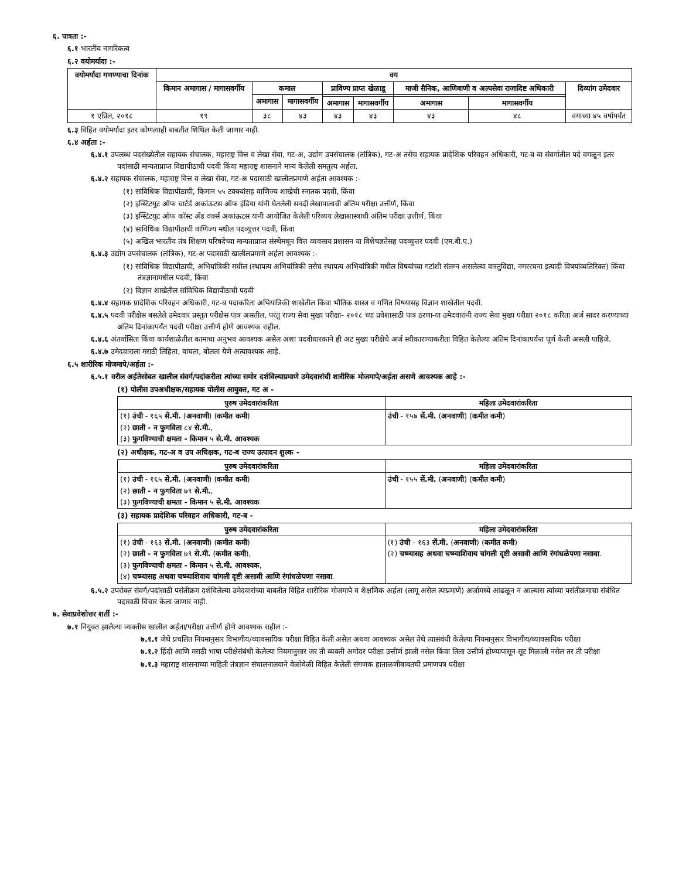६. पात्रता :-
६.१ भारतीय नागरिकत्व
६.२ वयोमर्यादा :-
| वयोमर्यादा गणण्याचा दिनांक | वय | | | | | | | |
| --- | --- | --- | --- | --- | --- | --- | --- | --- |
| | किमान अमागास / मागासवर्गीय | कमाल | | प्राविण्य प्राप्त खेळाडू | | माजी सैनिक, आणिबाणी व अल्पसेवा राजादिष्ट अधिकारी | | दिव्यांग उमेदवार |
| | | अमागास | मागासवर्गीय | | | | | |
| | | | | अमागास | मागासवर्गीय | अमागास | मागासवर्गीय | |
| १ एप्रिल, २०१८ | १९ | ३८ | ४३ | ४३ | ४३ | ४३ | ४८ | वयाच्या ४५ वर्षापर्यंत |
६.३ विहित वयोमर्यादा इतर कोणत्याही बाबतीत शिथिल केली जाणार नाही.
६.४ अर्हता :-
६.४.१ उपलब्ध पदसंख्येतील सहायक संचालक, महाराष्ट्र वित्त व लेखा सेवा, गट-अ, उद्योग उपसंचालक (तांत्रिक), गट-अ तसेच सहायक प्रादेशिक परिवहन अधिकारी, गट-ब या संवर्गातील पदे वगळून इतर पदांसाठी मान्यताप्राप्त विद्यापीठाची पदवी किंवा महाराष्ट्र शासनाने मान्य केलेली समतुल्य अर्हता.
६.४.२ सहायक संचालक, महाराष्ट्र वित्त व लेखा सेवा, गट-अ पदासाठी खालीलप्रमाणे अर्हता आवश्यक :-
(१) सांविधिक विद्यापीठाची, किमान ५५ टक्क्यांसह वाणिज्य शाखेची स्नातक पदवी, किंवा
(२) इन्स्टिटयुट ऑफ चार्टर्ड अकांऊटस ऑफ इंडिया यांनी घेतलेली सनदी लेखापालाची अंतिम परीक्षा उत्तीर्ण, किंवा
(३) इन्स्टिटयुट ऑफ कॉस्ट अँड वर्क्स अकांऊटस यांनी आयोजित केलेली परिव्यय लेखाशास्त्राची अंतिम परीक्षा उत्तीर्ण, किंवा
(४) सांविधिक विद्यापीठाची वाणिज्य मधील पदव्युत्तर पदवी, किंवा
(५) अखिल भारतीय तंत्र शिक्षण परिषदेच्या मान्यताप्राप्त संस्थेमधून वित्त व्यवसाय प्रशासन या विशेषज्ञतेसह पदव्युत्तर पदवी (एम.बी.ए.)
६.४.३ उद्योग उपसंचालक (तांत्रिक), गट-अ पदासाठी खालीलप्रमाणे अर्हता आवश्यक :-
(१) सांविधिक विद्यापीठाची, अभियांत्रिकी मधील (स्थापत्य अभियांत्रिकी तसेच स्थापत्य अभियांत्रिकी मधील विषयांच्या गटांशी संलग्न असलेल्या वास्तुविद्या, नगररचना इत्यादी विषयांव्यतिरिक्त) किंवा तंत्रज्ञानामधील पदवी, किंवा
(२) विज्ञान शाखेतील सांविधिक विद्यापीठाची पदवी
६.४.४ सहायक प्रादेशिक परिवहन अधिकारी, गट-ब पदाकरिता अभियांत्रिकी शाखेतील किंवा भौतिक शास्त्र व गणित विषयासह विज्ञान शाखेतील पदवी.
६.४.५ पदवी परीक्षेस बसलेले उमेदवार प्रस्तुत परीक्षेस पात्र असतील, परंतु राज्य सेवा मुख्य परीक्षा- २०१८ च्या प्रवेशासाठी पात्र ठरणा-या उमेदवारांनी राज्य सेवा मुख्य परीक्षा २०१८ करिता अर्ज सादर करण्याच्या अंतिम दिनांकापर्यंत पदवी परीक्षा उत्तीर्ण होणे आवश्यक राहील.
६.४.६ अंतर्वासिता किंवा कार्यशाळेतील कामाचा अनुभव आवश्यक असेल अशा पदवीधारकाने ही अट मुख्य परीक्षेचे अर्ज स्वीकारण्याकरीता विहित केलेल्या अंतिम दिनांकापर्यन्त पूर्ण केली असली पाहिजे.
६.४.७ उमेदवाराला मराठी लिहिता, वाचता, बोलता येणे अत्यावश्यक आहे.
६.५ शारीरिक मोजमापे/अर्हता :-
६.५.१ वरील अर्हतेसोबत खालील संवर्ग/पदांकरीता त्यांच्या समोर दर्शविल्याप्रमाणे उमेदवारांची शारीरिक मोजमापे/अर्हता असणे आवश्यक आहे :-
(१) पोलीस उपअधीक्षक/सहायक पोलीस आयुक्त, गट अ -
| पुरुष उमेदवारांकरिता | महिला उमेदवारांकरिता |
| --- | --- |
| (१) उंची - १६५ सें.मी. ( अनवाणी ) ( कमीत कमी ) (२) छाती - न फुगविता ८४ से.मी. , (३) फुगविण्याची क्षमता - किमान ५ से.मी. आवश्यक | उंची - १५७ सें.मी. ( अनवाणी ) ( कमीत कमी ) |
(२) अधीक्षक, गट-अ व उप अधिक्षक, गट-ब राज्य उत्पादन शुल्क -
| पुरुष उमेदवारांकरिता | महिला उमेदवारांकरिता |
| --- | --- |
| (१) उंची - १६५ सें.मी. ( अनवाणी ) ( कमीत कमी ) (२) छाती - न फुगविता ७९ से.मी. , (३) फुगविण्याची क्षमता - किमान ५ से.मी. आवश्यक | उंची - १५५ सें.मी. ( अनवाणी ) ( कमीत कमी ) |
(३) सहायक प्रादेशिक परिवहन अधिकारी, गट-ब -
| पुरुष उमेदवारांकरिता | महिला उमेदवारांकरिता |
| --- | --- |
| (१) उंची - १६३ सें.मी. ( अनवाणी ) ( कमीत कमी ) (२) छाती - न फुगविता ७९ से.मी. ( कमीत कमी ), (३) फुगविण्याची क्षमता - किमान ५ से.मी. आवश्यक , (४) चष्म्यासह अथवा चष्म्याशिवाय चांगली दृष्टी असावी आणि रंगांधळेपणा नसावा . | (१) उंची - १६३ सें.मी. ( अनवाणी ) ( कमीत कमी ) (२) चष्म्यासह अथवा चष्म्याशिवाय चांगली दृष्टी असावी आणि रंगांधळेपणा नसावा . |
६.५.२ उपरोक्त संवर्ग/पदांसाठी पसंतीक्रम दर्शविलेल्या उमेदवारांच्या बाबतीत विहित शारीरिक मोजमापे व शैक्षणिक अर्हता (लागू असेल त्याप्रमाणे) अर्जामध्ये आढळून न आल्यास त्यांच्या पसंतीक्रमाचा संबंधित पदासाठी विचार केला जाणार नाही.
७. सेवाप्रवेशोत्तर शर्ती :-
७.१ नियुक्त झालेल्या व्यक्तीस खालील अर्हता/परीक्षा उत्तीर्ण होणे आवश्यक राहील :-
७.१.१ जेथे प्रचलित नियमानुसार विभागीय/व्यावसायिक परीक्षा विहित केली असेल अथवा आवश्यक असेल तेथे त्यासंबंधी केलेल्या नियमानुसार विभागीय/व्यावसायिक परीक्षा
७.१.२ हिंदी आणि मराठी भाषा परीक्षेसंबंधी केलेल्या नियमानुसार जर ती व्यक्ती अगोदर परीक्षा उत्तीर्ण झाली नसेल किंवा तिला उत्तीर्ण होण्यापासून सूट मिळाली नसेल तर ती परीक्षा
७.१.३ महाराष्ट्र शासनाच्या माहिती तंत्रज्ञान संचालनालयाने वेळोवेळी विहित केलेली संगणक हाताळणीबाबतची प्रमाणपत्र परीक्षा